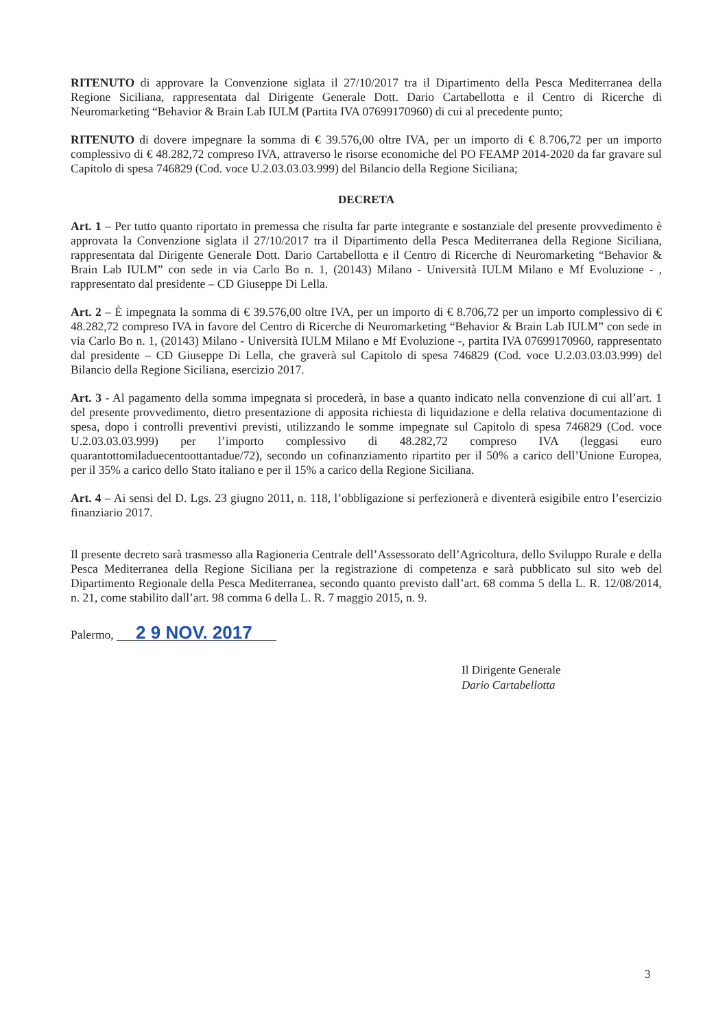RITENUTO di approvare la Convenzione siglata il 27/10/2017 tra il Dipartimento della Pesca Mediterranea della Regione Siciliana, rappresentata dal Dirigente Generale Dott. Dario Cartabellotta e il Centro di Ricerche di Neuromarketing “Behavior & Brain Lab IULM (Partita IVA 07699170960) di cui al precedente punto;
RITENUTO di dovere impegnare la somma di € 39.576,00 oltre IVA, per un importo di € 8.706,72 per un importo complessivo di € 48.282,72 compreso IVA, attraverso le risorse economiche del PO FEAMP 2014-2020 da far gravare sul Capitolo di spesa 746829 (Cod. voce U.2.03.03.03.999) del Bilancio della Regione Siciliana;
DECRETA
Art. 1 – Per tutto quanto riportato in premessa che risulta far parte integrante e sostanziale del presente provvedimento è approvata la Convenzione siglata il 27/10/2017 tra il Dipartimento della Pesca Mediterranea della Regione Siciliana, rappresentata dal Dirigente Generale Dott. Dario Cartabellotta e il Centro di Ricerche di Neuromarketing “Behavior & Brain Lab IULM” con sede in via Carlo Bo n. 1, (20143) Milano - Università IULM Milano e Mf Evoluzione - , rappresentato dal presidente – CD Giuseppe Di Lella.
Art. 2 – È impegnata la somma di € 39.576,00 oltre IVA, per un importo di € 8.706,72 per un importo complessivo di € 48.282,72 compreso IVA in favore del Centro di Ricerche di Neuromarketing “Behavior & Brain Lab IULM” con sede in via Carlo Bo n. 1, (20143) Milano - Università IULM Milano e Mf Evoluzione -, partita IVA 07699170960, rappresentato dal presidente – CD Giuseppe Di Lella, che graverà sul Capitolo di spesa 746829 (Cod. voce U.2.03.03.03.999) del Bilancio della Regione Siciliana, esercizio 2017.
Art. 3 - Al pagamento della somma impegnata si procederà, in base a quanto indicato nella convenzione di cui all’art. 1 del presente provvedimento, dietro presentazione di apposita richiesta di liquidazione e della relativa documentazione di spesa, dopo i controlli preventivi previsti, utilizzando le somme impegnate sul Capitolo di spesa 746829 (Cod. voce U.2.03.03.03.999) per l’importo complessivo di 48.282,72 compreso IVA (leggasi euro quarantottomiladuecentoottantadue/72), secondo un cofinanziamento ripartito per il 50% a carico dell’Unione Europea, per il 35% a carico dello Stato italiano e per il 15% a carico della Regione Siciliana.
Art. 4 – Ai sensi del D. Lgs. 23 giugno 2011, n. 118, l’obbligazione si perfezionerà e diventerà esigibile entro l’esercizio finanziario 2017.
Il presente decreto sarà trasmesso alla Ragioneria Centrale dell’Assessorato dell’Agricoltura, dello Sviluppo Rurale e della Pesca Mediterranea della Regione Siciliana per la registrazione di competenza e sarà pubblicato sul sito web del Dipartimento Regionale della Pesca Mediterranea, secondo quanto previsto dall’art. 68 comma 5 della L. R. 12/08/2014, n. 21, come stabilito dall’art. 98 comma 6 della L. R. 7 maggio 2015, n. 9.
Palermo, 2 9 NOV. 2017
Il Dirigente Generale
Dario Cartabellotta
3